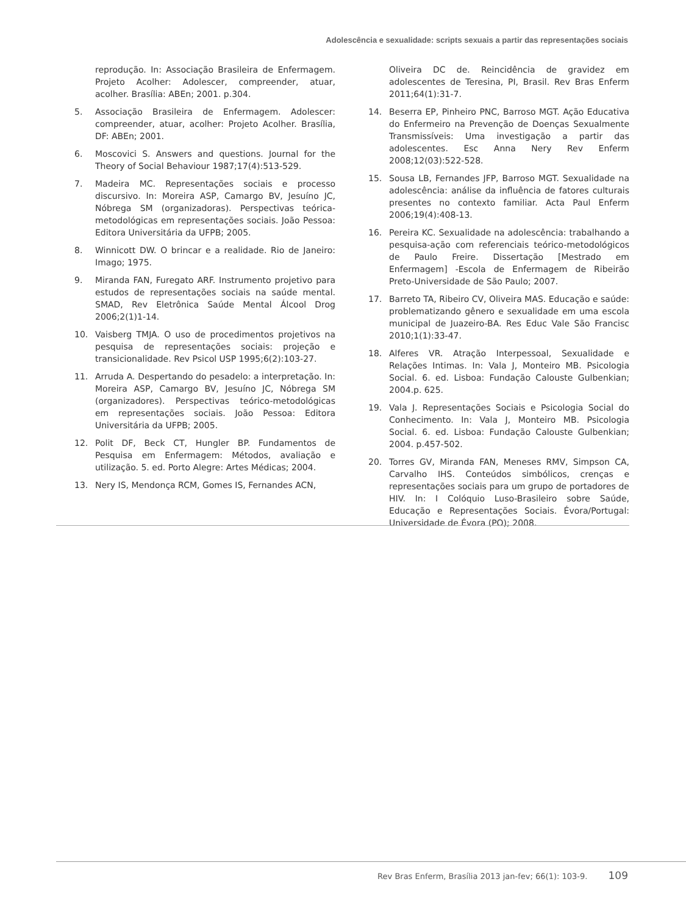Adolescência e sexualidade: scripts sexuais a partir das representações sociais
reprodução. In: Associação Brasileira de Enfermagem. Projeto Acolher: Adolescer, compreender, atuar, acolher. Brasília: ABEn; 2001. p.304.
5. Associação Brasileira de Enfermagem. Adolescer: compreender, atuar, acolher: Projeto Acolher. Brasília, DF: ABEn; 2001.
6. Moscovici S. Answers and questions. Journal for the Theory of Social Behaviour 1987;17(4):513-529.
7. Madeira MC. Representações sociais e processo discursivo. In: Moreira ASP, Camargo BV, Jesuíno JC, Nóbrega SM (organizadoras). Perspectivas teórica-metodológicas em representações sociais. João Pessoa: Editora Universitária da UFPB; 2005.
8. Winnicott DW. O brincar e a realidade. Rio de Janeiro: Imago; 1975.
9. Miranda FAN, Furegato ARF. Instrumento projetivo para estudos de representações sociais na saúde mental. SMAD, Rev Eletrônica Saúde Mental Álcool Drog 2006;2(1)1-14.
10. Vaisberg TMJA. O uso de procedimentos projetivos na pesquisa de representações sociais: projeção e transicionalidade. Rev Psicol USP 1995;6(2):103-27.
11. Arruda A. Despertando do pesadelo: a interpretação. In: Moreira ASP, Camargo BV, Jesuíno JC, Nóbrega SM (organizadores). Perspectivas teórico-metodológicas em representações sociais. João Pessoa: Editora Universitária da UFPB; 2005.
12. Polit DF, Beck CT, Hungler BP. Fundamentos de Pesquisa em Enfermagem: Métodos, avaliação e utilização. 5. ed. Porto Alegre: Artes Médicas; 2004.
13. Nery IS, Mendonça RCM, Gomes IS, Fernandes ACN,
Oliveira DC de. Reincidência de gravidez em adolescentes de Teresina, PI, Brasil. Rev Bras Enferm 2011;64(1):31-7.
14. Beserra EP, Pinheiro PNC, Barroso MGT. Ação Educativa do Enfermeiro na Prevenção de Doenças Sexualmente Transmissíveis: Uma investigação a partir das adolescentes. Esc Anna Nery Rev Enferm 2008;12(03):522-528.
15. Sousa LB, Fernandes JFP, Barroso MGT. Sexualidade na adolescência: análise da influência de fatores culturais presentes no contexto familiar. Acta Paul Enferm 2006;19(4):408-13.
16. Pereira KC. Sexualidade na adolescência: trabalhando a pesquisa-ação com referenciais teórico-metodológicos de Paulo Freire. Dissertação [Mestrado em Enfermagem] -Escola de Enfermagem de Ribeirão Preto-Universidade de São Paulo; 2007.
17. Barreto TA, Ribeiro CV, Oliveira MAS. Educação e saúde: problematizando gênero e sexualidade em uma escola municipal de Juazeiro-BA. Res Educ Vale São Francisc 2010;1(1):33-47.
18. Alferes VR. Atração Interpessoal, Sexualidade e Relações Intimas. In: Vala J, Monteiro MB. Psicologia Social. 6. ed. Lisboa: Fundação Calouste Gulbenkian; 2004.p. 625.
19. Vala J. Representações Sociais e Psicologia Social do Conhecimento. In: Vala J, Monteiro MB. Psicologia Social. 6. ed. Lisboa: Fundação Calouste Gulbenkian; 2004. p.457-502.
20. Torres GV, Miranda FAN, Meneses RMV, Simpson CA, Carvalho IHS. Conteúdos simbólicos, crenças e representações sociais para um grupo de portadores de HIV. In: I Colóquio Luso-Brasileiro sobre Saúde, Educação e Representações Sociais. Évora/Portugal: Universidade de Évora (PO); 2008.
Rev Bras Enferm, Brasília 2013 jan-fev; 66(1): 103-9. 109